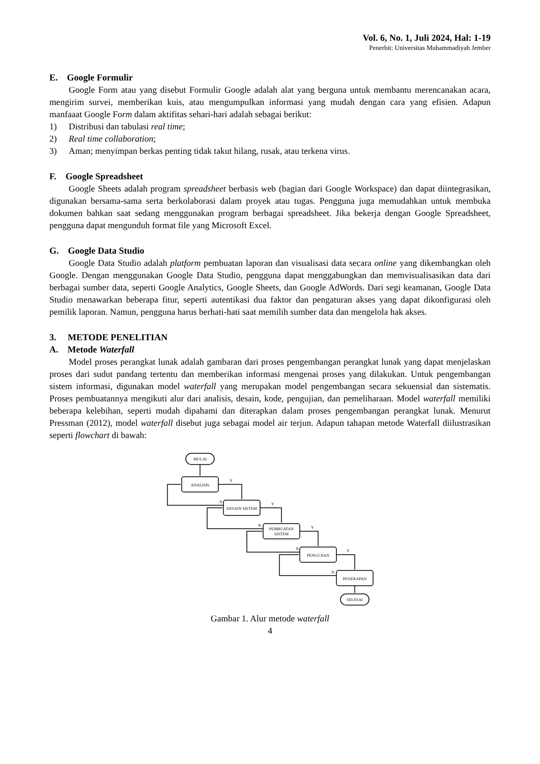Vol. 6, No. 1, Juli 2024, Hal: 1-19
Penerbit: Universitas Muhammadiyah Jember
E. Google Formulir
Google Form atau yang disebut Formulir Google adalah alat yang berguna untuk membantu merencanakan acara, mengirim survei, memberikan kuis, atau mengumpulkan informasi yang mudah dengan cara yang efisien. Adapun manfaaat Google Form dalam aktifitas sehari-hari adalah sebagai berikut:
1) Distribusi dan tabulasi real time;
2) Real time collaboration;
3) Aman; menyimpan berkas penting tidak takut hilang, rusak, atau terkena virus.
F. Google Spreadsheet
Google Sheets adalah program spreadsheet berbasis web (bagian dari Google Workspace) dan dapat diintegrasikan, digunakan bersama-sama serta berkolaborasi dalam proyek atau tugas. Pengguna juga memudahkan untuk membuka dokumen bahkan saat sedang menggunakan program berbagai spreadsheet. Jika bekerja dengan Google Spreadsheet, pengguna dapat mengunduh format file yang Microsoft Excel.
G. Google Data Studio
Google Data Studio adalah platform pembuatan laporan dan visualisasi data secara online yang dikembangkan oleh Google. Dengan menggunakan Google Data Studio, pengguna dapat menggabungkan dan memvisualisasikan data dari berbagai sumber data, seperti Google Analytics, Google Sheets, dan Google AdWords. Dari segi keamanan, Google Data Studio menawarkan beberapa fitur, seperti autentikasi dua faktor dan pengaturan akses yang dapat dikonfigurasi oleh pemilik laporan. Namun, pengguna harus berhati-hati saat memilih sumber data dan mengelola hak akses.
3. METODE PENELITIAN
A. Metode Waterfall
Model proses perangkat lunak adalah gambaran dari proses pengembangan perangkat lunak yang dapat menjelaskan proses dari sudut pandang tertentu dan memberikan informasi mengenai proses yang dilakukan. Untuk pengembangan sistem informasi, digunakan model waterfall yang merupakan model pengembangan secara sekuensial dan sistematis. Proses pembuatannya mengikuti alur dari analisis, desain, kode, pengujian, dan pemeliharaan. Model waterfall memiliki beberapa kelebihan, seperti mudah dipahami dan diterapkan dalam proses pengembangan perangkat lunak. Menurut Pressman (2012), model waterfall disebut juga sebagai model air terjun. Adapun tahapan metode Waterfall diilustrasikan seperti flowchart di bawah:
MULAI
ANALISIS
DESAIN SISTEM
PEMBUATAN
SISTEM
PENGUJIAN
PENERAPAN
SELESAI
Y
Y
Y
Y
N
N
N
N
Gambar 1. Alur metode waterfall
4